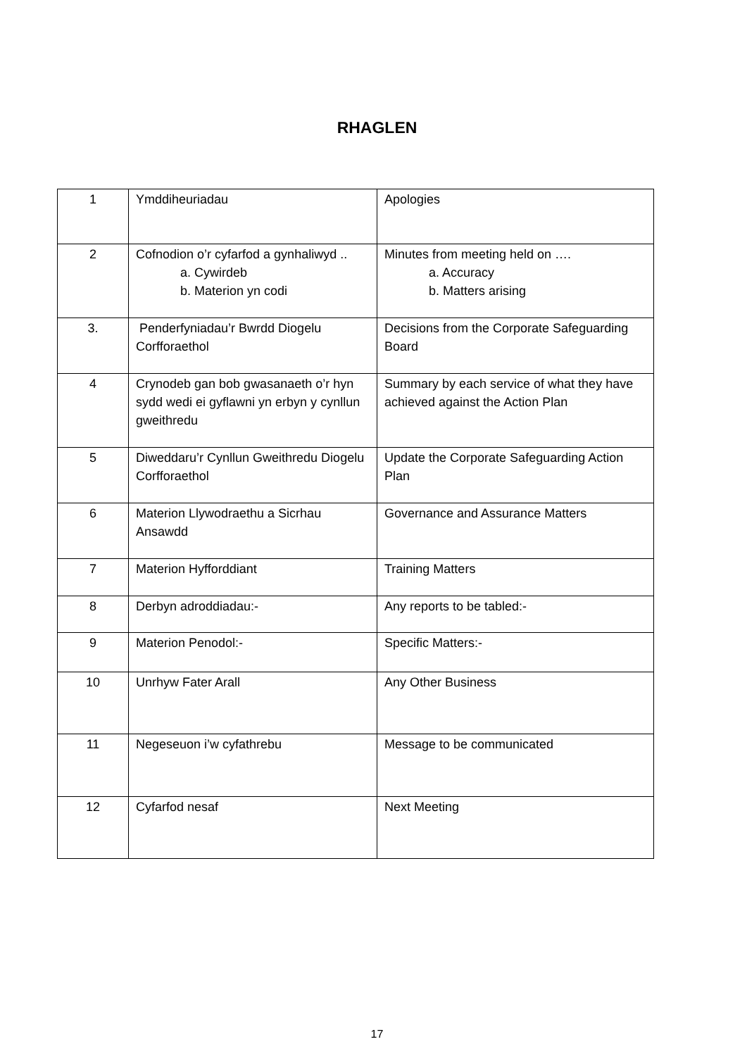RHAGLEN
| 1 | Ymddiheuriadau | Apologies |
| 2 | Cofnodion o’r cyfarfod a gynhaliwyd .. a. Cywirdeb b. Materion yn codi | Minutes from meeting held on …. a. Accuracy b. Matters arising |
| 3. | Penderfyniadau’r Bwrdd Diogelu Corfforaethol | Decisions from the Corporate Safeguarding Board |
| 4 | Crynodeb gan bob gwasanaeth o’r hyn sydd wedi ei gyflawni yn erbyn y cynllun gweithredu | Summary by each service of what they have achieved against the Action Plan |
| 5 | Diweddaru’r Cynllun Gweithredu Diogelu Corfforaethol | Update the Corporate Safeguarding Action Plan |
| 6 | Materion Llywodraethu a Sicrhau Ansawdd | Governance and Assurance Matters |
| 7 | Materion Hyfforddiant | Training Matters |
| 8 | Derbyn adroddiadau:- | Any reports to be tabled:- |
| 9 | Materion Penodol:- | Specific Matters:- |
| 10 | Unrhyw Fater Arall | Any Other Business |
| 11 | Negeseuon i’w cyfathrebu | Message to be communicated |
| 12 | Cyfarfod nesaf | Next Meeting |
17